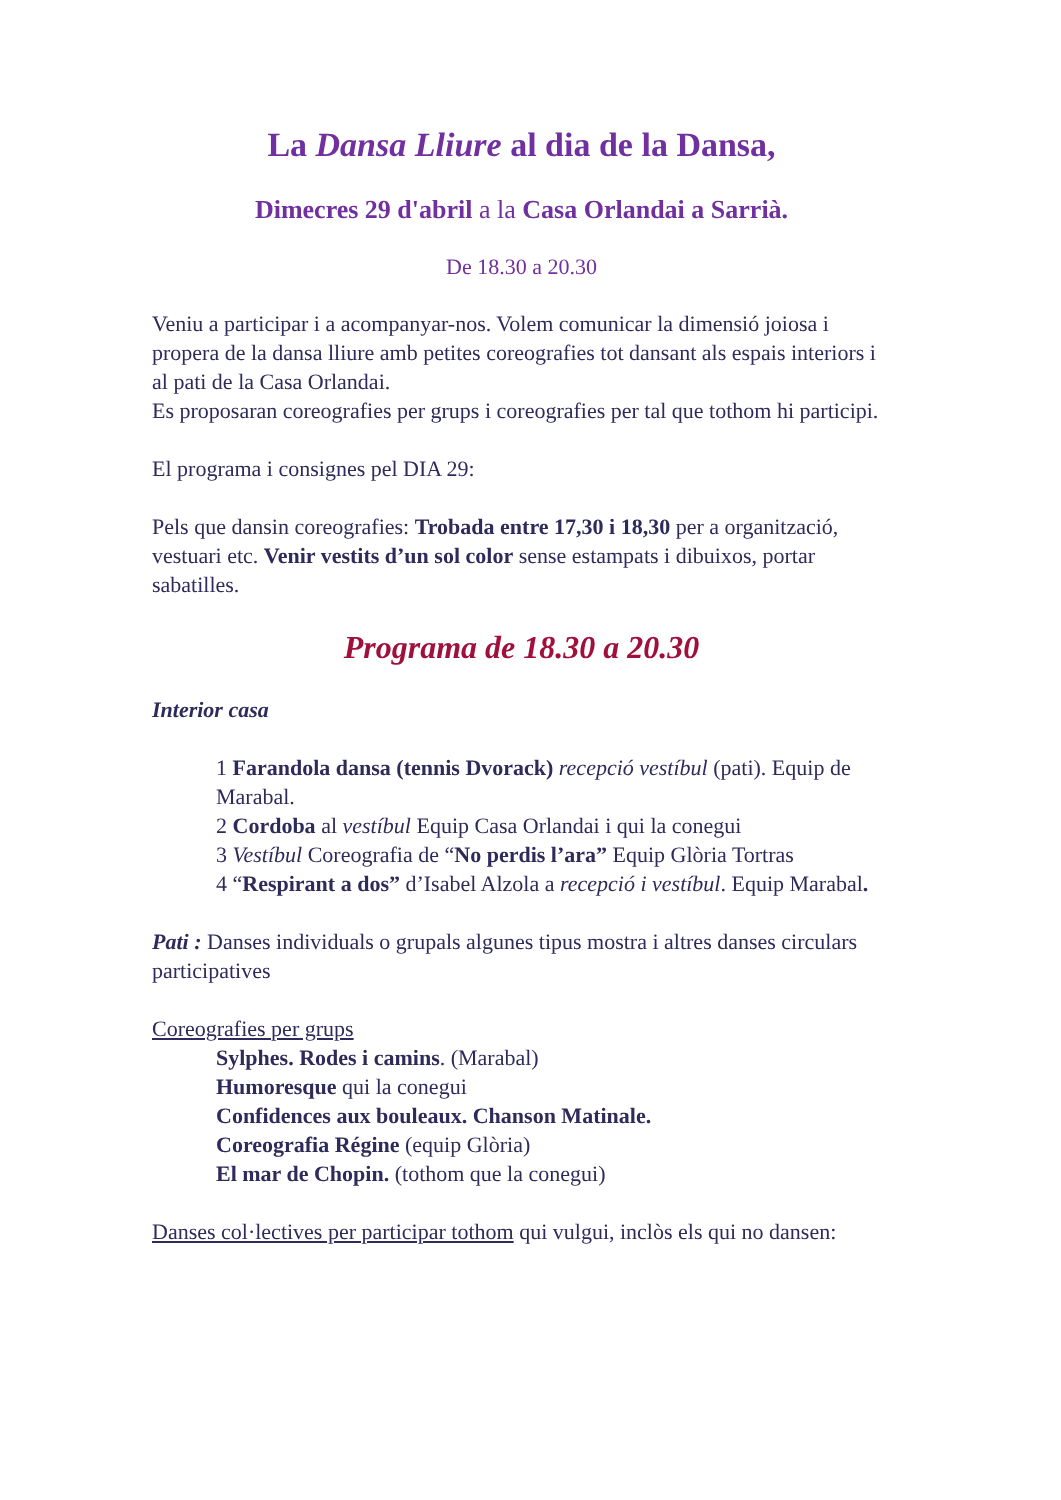La Dansa Lliure al dia de la Dansa,
Dimecres 29 d'abril a la Casa Orlandai a Sarrià.
De 18.30 a 20.30
Veniu a participar i a acompanyar-nos. Volem comunicar la dimensió joiosa i propera de la dansa lliure amb petites coreografies tot dansant als espais interiors i al pati de la Casa Orlandai.
Es proposaran coreografies per grups i coreografies per tal que tothom hi participi.
El programa i consignes pel DIA 29:
Pels que dansin coreografies: Trobada entre 17,30 i 18,30 per a organització, vestuari etc. Venir vestits d’un sol color sense estampats i dibuixos, portar sabatilles.
Programa de 18.30 a 20.30
Interior casa
1 Farandola dansa (tennis Dvorack) recepció vestíbul (pati). Equip de Marabal.
2 Cordoba al vestíbul Equip Casa Orlandai i qui la conegui
3 Vestíbul Coreografia de “No perdis l’ara” Equip Glòria Tortras
4 “Respirant a dos” d’Isabel Alzola a recepció i vestíbul. Equip Marabal.
Pati : Danses individuals o grupals algunes tipus mostra i altres danses circulars participatives
Coreografies per grups
Sylphes. Rodes i camins. (Marabal)
Humoresque qui la conegui
Confidences aux bouleaux. Chanson Matinale.
Coreografia Régine (equip Glòria)
El mar de Chopin. (tothom que la conegui)
Danses col·lectives per participar tothom qui vulgui, inclòs els qui no dansen: